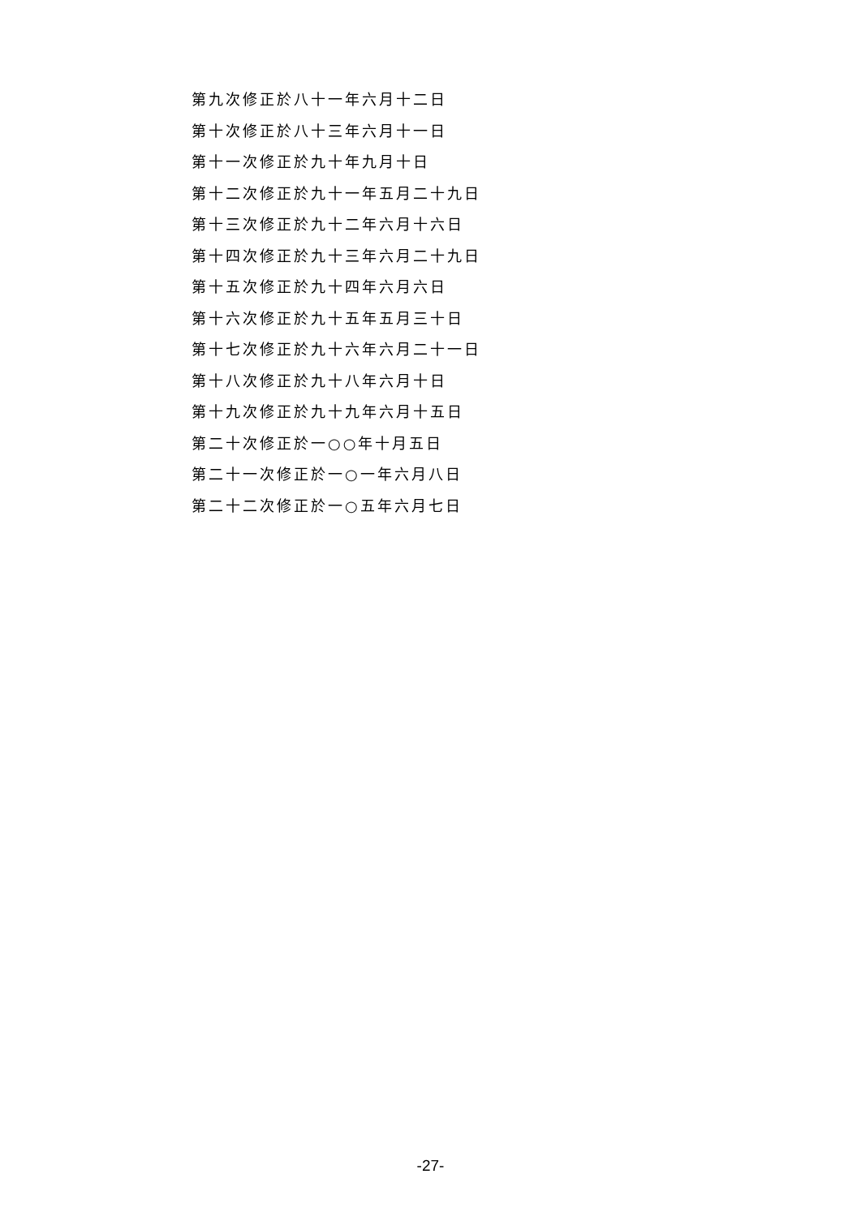第九次修正於八十一年六月十二日
第十次修正於八十三年六月十一日
第十一次修正於九十年九月十日
第十二次修正於九十一年五月二十九日
第十三次修正於九十二年六月十六日
第十四次修正於九十三年六月二十九日
第十五次修正於九十四年六月六日
第十六次修正於九十五年五月三十日
第十七次修正於九十六年六月二十一日
第十八次修正於九十八年六月十日
第十九次修正於九十九年六月十五日
第二十次修正於一○○年十月五日
第二十一次修正於一○一年六月八日
第二十二次修正於一○五年六月七日
-27-